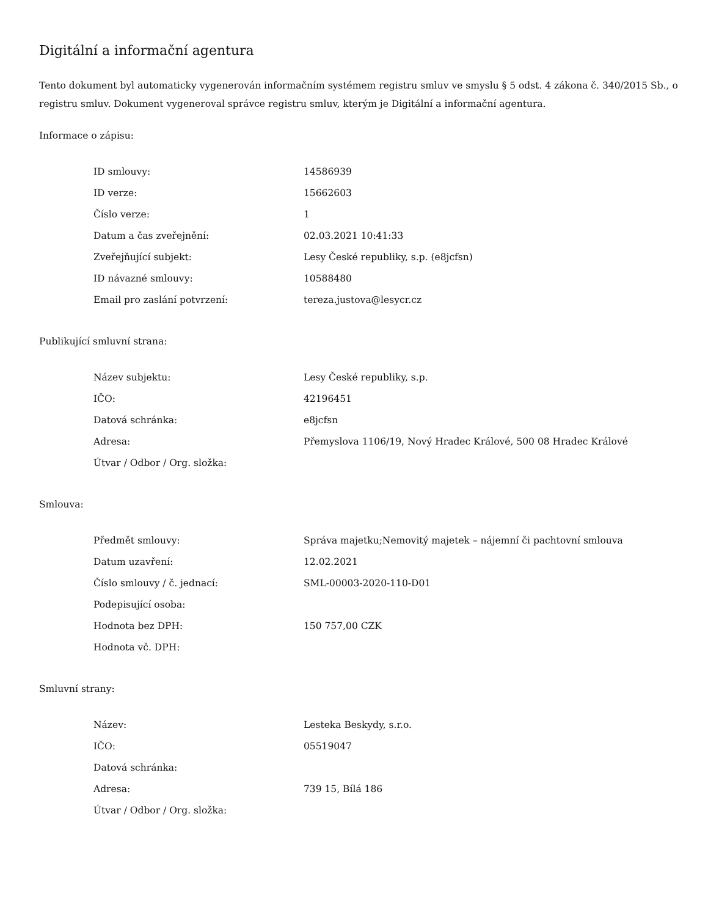Digitální a informační agentura
Tento dokument byl automaticky vygenerován informačním systémem registru smluv ve smyslu § 5 odst. 4 zákona č. 340/2015 Sb., o registru smluv. Dokument vygeneroval správce registru smluv, kterým je Digitální a informační agentura.
Informace o zápisu:
| ID smlouvy: | 14586939 |
| ID verze: | 15662603 |
| Číslo verze: | 1 |
| Datum a čas zveřejnění: | 02.03.2021 10:41:33 |
| Zveřejňující subjekt: | Lesy České republiky, s.p. (e8jcfsn) |
| ID návazné smlouvy: | 10588480 |
| Email pro zaslání potvrzení: | tereza.justova@lesycr.cz |
Publikující smluvní strana:
| Název subjektu: | Lesy České republiky, s.p. |
| IČO: | 42196451 |
| Datová schránka: | e8jcfsn |
| Adresa: | Přemyslova 1106/19, Nový Hradec Králové, 500 08 Hradec Králové |
| Útvar / Odbor / Org. složka: | |
Smlouva:
| Předmět smlouvy: | Správa majetku;Nemovitý majetek – nájemní či pachtovní smlouva |
| Datum uzavření: | 12.02.2021 |
| Číslo smlouvy / č. jednací: | SML-00003-2020-110-D01 |
| Podepisující osoba: | |
| Hodnota bez DPH: | 150 757,00 CZK |
| Hodnota vč. DPH: | |
Smluvní strany:
| Název: | Lesteka Beskydy, s.r.o. |
| IČO: | 05519047 |
| Datová schránka: | |
| Adresa: | 739 15, Bílá 186 |
| Útvar / Odbor / Org. složka: | |